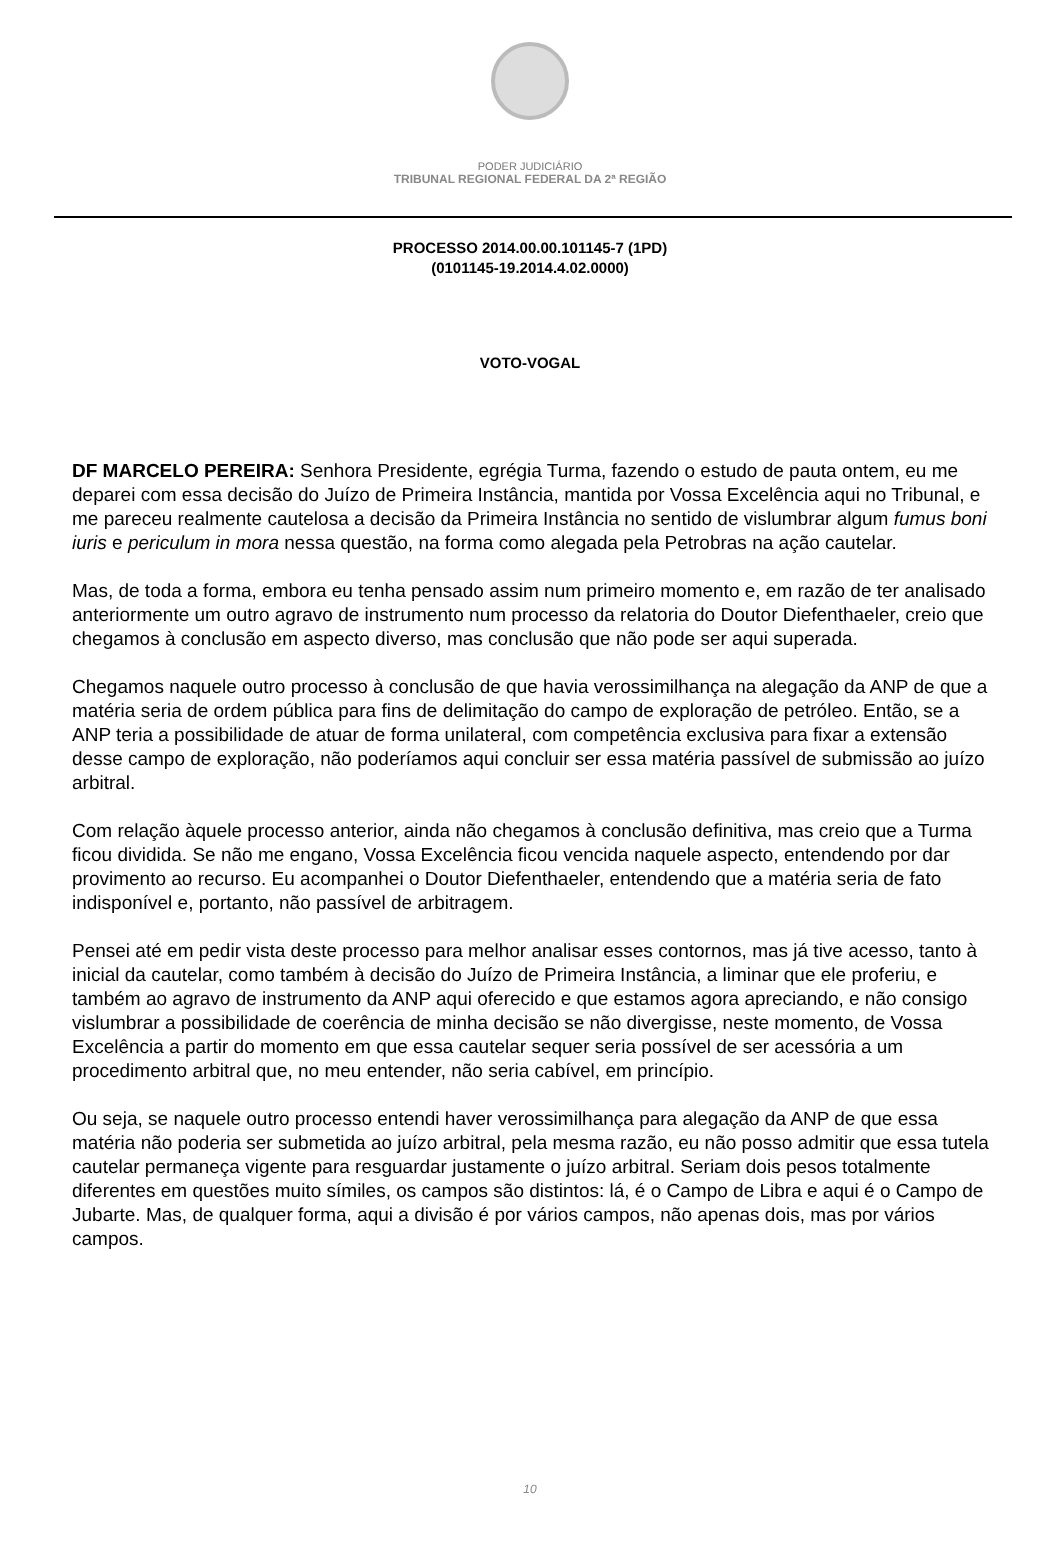PODER JUDICIÁRIO
TRIBUNAL REGIONAL FEDERAL DA 2ª REGIÃO
PROCESSO 2014.00.00.101145-7 (1PD)
(0101145-19.2014.4.02.0000)
VOTO-VOGAL
DF MARCELO PEREIRA: Senhora Presidente, egrégia Turma, fazendo o estudo de pauta ontem, eu me deparei com essa decisão do Juízo de Primeira Instância, mantida por Vossa Excelência aqui no Tribunal, e me pareceu realmente cautelosa a decisão da Primeira Instância no sentido de vislumbrar algum fumus boni iuris e periculum in mora nessa questão, na forma como alegada pela Petrobras na ação cautelar.
Mas, de toda a forma, embora eu tenha pensado assim num primeiro momento e, em razão de ter analisado anteriormente um outro agravo de instrumento num processo da relatoria do Doutor Diefenthaeler, creio que chegamos à conclusão em aspecto diverso, mas conclusão que não pode ser aqui superada.
Chegamos naquele outro processo à conclusão de que havia verossimilhança na alegação da ANP de que a matéria seria de ordem pública para fins de delimitação do campo de exploração de petróleo. Então, se a ANP teria a possibilidade de atuar de forma unilateral, com competência exclusiva para fixar a extensão desse campo de exploração, não poderíamos aqui concluir ser essa matéria passível de submissão ao juízo arbitral.
Com relação àquele processo anterior, ainda não chegamos à conclusão definitiva, mas creio que a Turma ficou dividida. Se não me engano, Vossa Excelência ficou vencida naquele aspecto, entendendo por dar provimento ao recurso. Eu acompanhei o Doutor Diefenthaeler, entendendo que a matéria seria de fato indisponível e, portanto, não passível de arbitragem.
Pensei até em pedir vista deste processo para melhor analisar esses contornos, mas já tive acesso, tanto à inicial da cautelar, como também à decisão do Juízo de Primeira Instância, a liminar que ele proferiu, e também ao agravo de instrumento da ANP aqui oferecido e que estamos agora apreciando, e não consigo vislumbrar a possibilidade de coerência de minha decisão se não divergisse, neste momento, de Vossa Excelência a partir do momento em que essa cautelar sequer seria possível de ser acessória a um procedimento arbitral que, no meu entender, não seria cabível, em princípio.
Ou seja, se naquele outro processo entendi haver verossimilhança para alegação da ANP de que essa matéria não poderia ser submetida ao juízo arbitral, pela mesma razão, eu não posso admitir que essa tutela cautelar permaneça vigente para resguardar justamente o juízo arbitral. Seriam dois pesos totalmente diferentes em questões muito símiles, os campos são distintos: lá, é o Campo de Libra e aqui é o Campo de Jubarte. Mas, de qualquer forma, aqui a divisão é por vários campos, não apenas dois, mas por vários campos.
10